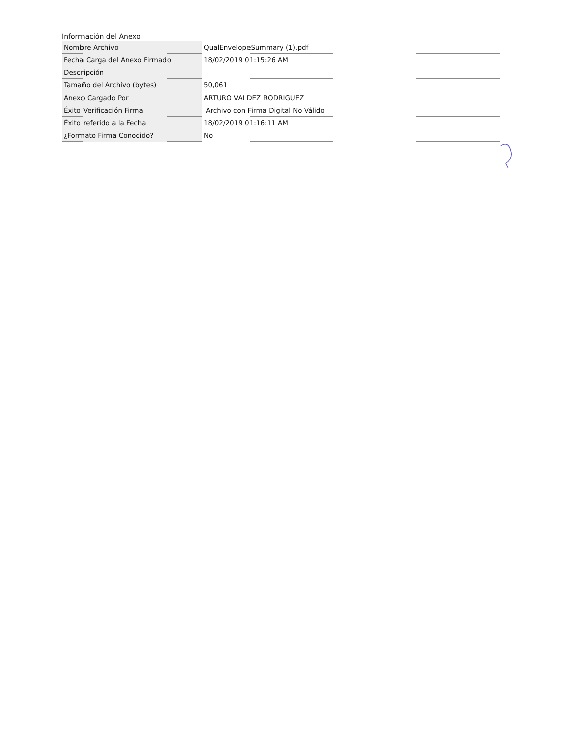Información del Anexo
| Nombre Archivo | QualEnvelopeSummary (1).pdf |
| Fecha Carga del Anexo Firmado | 18/02/2019 01:15:26 AM |
| Descripción | |
| Tamaño del Archivo (bytes) | 50,061 |
| Anexo Cargado Por | ARTURO VALDEZ RODRIGUEZ |
| Éxito Verificación Firma | Archivo con Firma Digital No Válido |
| Éxito referido a la Fecha | 18/02/2019 01:16:11 AM |
| ¿Formato Firma Conocido? | No |